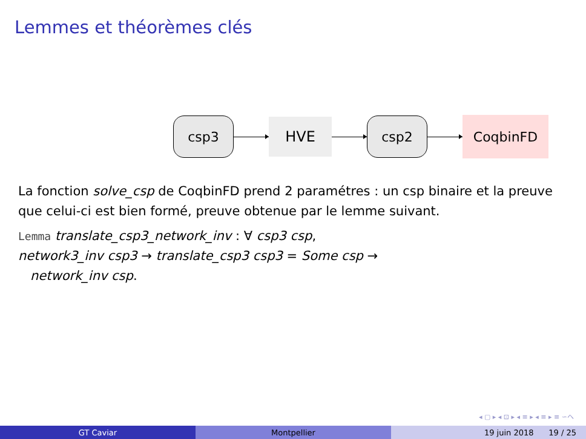Lemmes et théorèmes clés
csp3
HVE
csp2
CoqbinFD
La fonction solve_csp de CoqbinFD prend 2 paramétres : un csp binaire et la preuve que celui-ci est bien formé, preuve obtenue par le lemme suivant.
Lemma translate_csp3_network_inv : ∀ csp3 csp,
network3_inv csp3 → translate_csp3 csp3 = Some csp →
network_inv csp.
◂ ▢ ▸ ◂ ⊡ ▸ ◂ ≡ ▸ ◂ ≡ ▸ ≡ ∽へ
GT Caviar Montpellier 19 juin 2018 19 / 25